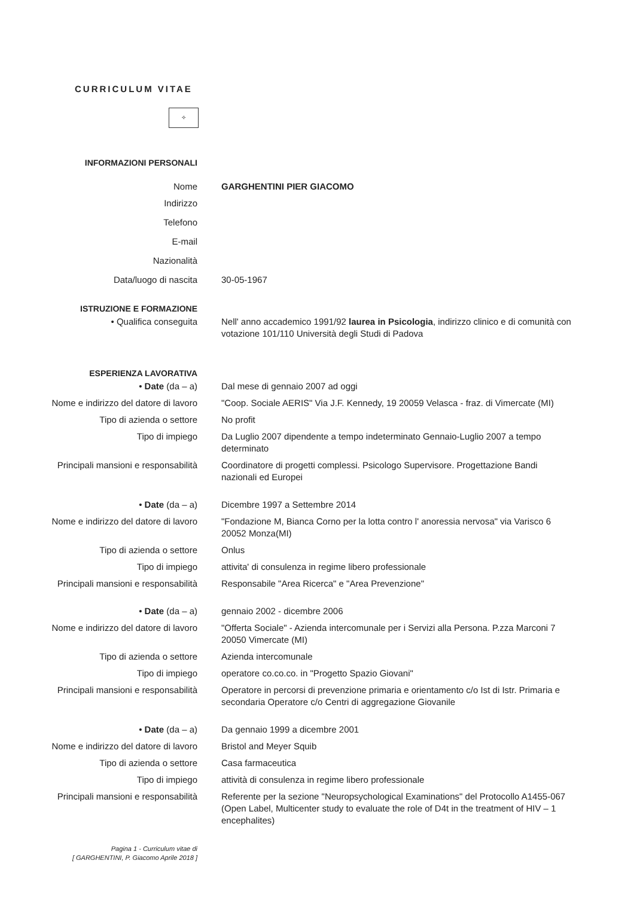CURRICULUM VITAE
✧
INFORMAZIONI PERSONALI
Nome GARGHENTINI PIER GIACOMO
Indirizzo
Telefono
E-mail
Nazionalità
Data/luogo di nascita 30-05-1967
ISTRUZIONE E FORMAZIONE
• Qualifica conseguita Nell' anno accademico 1991/92 laurea in Psicologia, indirizzo clinico e di comunità con votazione 101/110 Università degli Studi di Padova
ESPERIENZA LAVORATIVA
• Date (da – a) Dal mese di gennaio 2007 ad oggi
Nome e indirizzo del datore di lavoro
"Coop. Sociale AERIS" Via J.F. Kennedy, 19 20059 Velasca - fraz. di Vimercate (MI)
Tipo di azienda o settore No profit
Tipo di impiego Da Luglio 2007 dipendente a tempo indeterminato Gennaio-Luglio 2007 a tempo determinato
Principali mansioni e responsabilità
Coordinatore di progetti complessi. Psicologo Supervisore. Progettazione Bandi nazionali ed Europei
• Date (da – a) Dicembre 1997 a Settembre 2014
Nome e indirizzo del datore di lavoro
"Fondazione M, Bianca Corno per la lotta contro l' anoressia nervosa" via Varisco 6 20052 Monza(MI)
Tipo di azienda o settore Onlus
Tipo di impiego attivita' di consulenza in regime libero professionale
Principali mansioni e responsabilità
Responsabile "Area Ricerca" e "Area Prevenzione"
• Date (da – a) gennaio 2002 - dicembre 2006
Nome e indirizzo del datore di lavoro
"Offerta Sociale" - Azienda intercomunale per i Servizi alla Persona. P.zza Marconi 7 20050 Vimercate (MI)
Tipo di azienda o settore Azienda intercomunale
Tipo di impiego operatore co.co.co. in "Progetto Spazio Giovani"
Principali mansioni e responsabilità
Operatore in percorsi di prevenzione primaria e orientamento c/o Ist di Istr. Primaria e secondaria Operatore c/o Centri di aggregazione Giovanile
• Date (da – a) Da gennaio 1999 a dicembre 2001
Nome e indirizzo del datore di lavoro
Bristol and Meyer Squib
Tipo di azienda o settore Casa farmaceutica
Tipo di impiego attività di consulenza in regime libero professionale
Principali mansioni e responsabilità
Referente per la sezione "Neuropsychological Examinations" del Protocollo A1455-067 (Open Label, Multicenter study to evaluate the role of D4t in the treatment of HIV – 1 encephalites)
Pagina 1 - Curriculum vitae di
[ GARGHENTINI, P. Giacomo Aprile 2018 ]